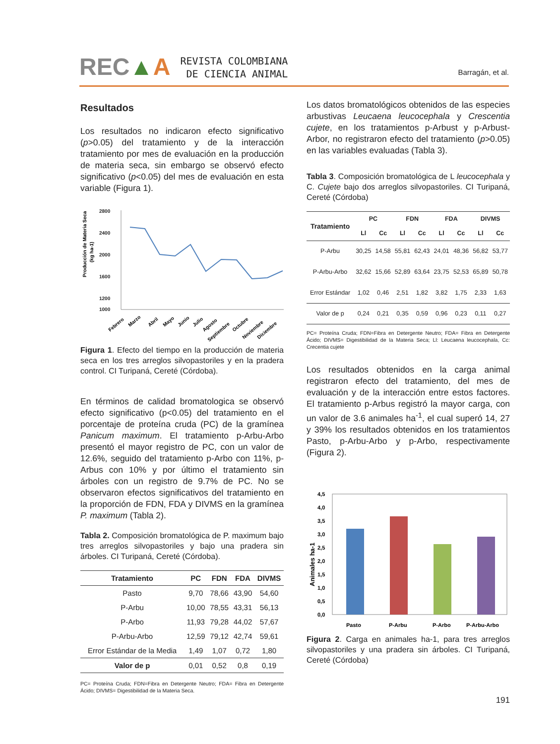REC▲A REVISTA COLOMBIANA
DE CIENCIA ANIMAL
Barragán, et al.
Resultados
Los resultados no indicaron efecto significativo (p>0.05) del tratamiento y de la interacción tratamiento por mes de evaluación en la producción de materia seca, sin embargo se observó efecto significativo (p<0.05) del mes de evaluación en esta variable (Figura 1).
Producción de Materia Seca
(kg ha-1)
2800
2400
2000
1600
1200
1000
Febrero
Marzo
Abril
Mayo
Junio
Julio
Agosto
Septiembre
Octubre
Noviembre
Diciembre
Figura 1. Efecto del tiempo en la producción de materia seca en los tres arreglos silvopastoriles y en la pradera control. CI Turipaná, Cereté (Córdoba).
En términos de calidad bromatologica se observó efecto significativo (p<0.05) del tratamiento en el porcentaje de proteína cruda (PC) de la gramínea Panicum maximum. El tratamiento p-Arbu-Arbo presentó el mayor registro de PC, con un valor de 12.6%, seguido del tratamiento p-Arbo con 11%, p-Arbus con 10% y por último el tratamiento sin árboles con un registro de 9.7% de PC. No se observaron efectos significativos del tratamiento en la proporción de FDN, FDA y DIVMS en la gramínea P. maximum (Tabla 2).
Tabla 2. Composición bromatológica de P. maximum bajo tres arreglos silvopastoriles y bajo una pradera sin árboles. CI Turipaná, Cereté (Córdoba).
| Tratamiento | PC | FDN | FDA | DIVMS |
| --- | --- | --- | --- | --- |
| Pasto | 9,70 | 78,66 | 43,90 | 54,60 |
| P-Arbu | 10,00 | 78,55 | 43,31 | 56,13 |
| P-Arbo | 11,93 | 79,28 | 44,02 | 57,67 |
| P-Arbu-Arbo | 12,59 | 79,12 | 42,74 | 59,61 |
| Error Estándar de la Media | 1,49 | 1,07 | 0,72 | 1,80 |
| Valor de p | 0,01 | 0,52 | 0,8 | 0,19 |
PC= Proteína Cruda; FDN=Fibra en Detergente Neutro; FDA= Fibra en Detergente Ácido; DIVMS= Digestibilidad de la Materia Seca.
Los datos bromatológicos obtenidos de las especies arbustivas Leucaena leucocephala y Crescentia cujete, en los tratamientos p-Arbust y p-Arbust-Arbor, no registraron efecto del tratamiento (p>0.05) en las variables evaluadas (Tabla 3).
Tabla 3. Composición bromatológica de L leucocephala y C. Cujete bajo dos arreglos silvopastoriles. CI Turipaná, Cereté (Córdoba)
| Tratamiento | PC | | FDN | | FDA | | DIVMS | |
| --- | --- | --- | --- | --- | --- | --- | --- | --- |
| | Ll | Cc | Ll | Cc | Ll | Cc | Ll | Cc |
| P-Arbu | 30,25 | 14,58 | 55,81 | 62,43 | 24,01 | 48,36 | 56,82 | 53,77 |
| P-Arbu-Arbo | 32,62 | 15,66 | 52,89 | 63,64 | 23,75 | 52,53 | 65,89 | 50,78 |
| Error Estándar | 1,02 | 0,46 | 2,51 | 1,82 | 3,82 | 1,75 | 2,33 | 1,63 |
| Valor de p | 0,24 | 0,21 | 0,35 | 0,59 | 0,96 | 0,23 | 0,11 | 0,27 |
PC= Proteína Cruda; FDN=Fibra en Detergente Neutro; FDA= Fibra en Detergente Ácido; DIVMS= Digestibilidad de la Materia Seca; Ll: Leucaena leucocephala, Cc: Crecentia cujete
Los resultados obtenidos en la carga animal registraron efecto del tratamiento, del mes de evaluación y de la interacción entre estos factores. El tratamiento p-Arbus registró la mayor carga, con un valor de 3.6 animales ha<sup>-1</sup>, el cual superó 14, 27 y 39% los resultados obtenidos en los tratamientos Pasto, p-Arbu-Arbo y p-Arbo, respectivamente (Figura 2).
Animales ha-1
4,5
4,0
3,5
3,0
2,5
2,0
1,5
1,0
0,5
0,0
Pasto
P-Arbu
P-Arbo
P-Arbu-Arbo
Figura 2. Carga en animales ha-1, para tres arreglos silvopastoriles y una pradera sin árboles. CI Turipaná, Cereté (Córdoba)
191